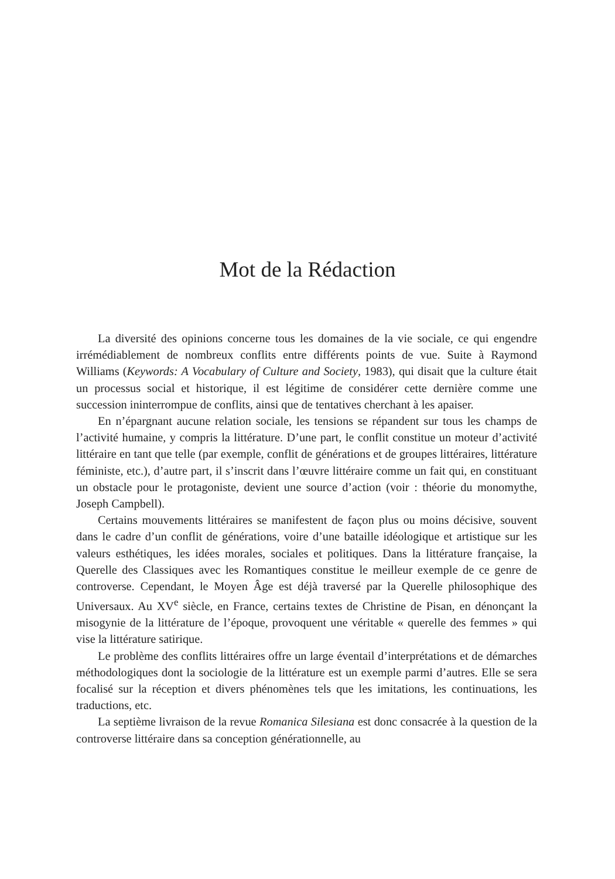Mot de la Rédaction
La diversité des opinions concerne tous les domaines de la vie sociale, ce qui engendre irrémédiablement de nombreux conflits entre différents points de vue. Suite à Raymond Williams (Keywords: A Vocabulary of Culture and Society, 1983), qui disait que la culture était un processus social et historique, il est légitime de considérer cette dernière comme une succession ininterrompue de conflits, ainsi que de tentatives cherchant à les apaiser.
En n’épargnant aucune relation sociale, les tensions se répandent sur tous les champs de l’activité humaine, y compris la littérature. D’une part, le conflit constitue un moteur d’activité littéraire en tant que telle (par exemple, conflit de générations et de groupes littéraires, littérature féministe, etc.), d’autre part, il s’inscrit dans l’œuvre littéraire comme un fait qui, en constituant un obstacle pour le protagoniste, devient une source d’action (voir : théorie du monomythe, Joseph Campbell).
Certains mouvements littéraires se manifestent de façon plus ou moins décisive, souvent dans le cadre d’un conflit de générations, voire d’une bataille idéologique et artistique sur les valeurs esthétiques, les idées morales, sociales et politiques. Dans la littérature française, la Querelle des Classiques avec les Romantiques constitue le meilleur exemple de ce genre de controverse. Cependant, le Moyen Âge est déjà traversé par la Querelle philosophique des Universaux. Au XV<sup>e</sup> siècle, en France, certains textes de Christine de Pisan, en dénonçant la misogynie de la littérature de l’époque, provoquent une véritable « querelle des femmes » qui vise la littérature satirique.
Le problème des conflits littéraires offre un large éventail d’interprétations et de démarches méthodologiques dont la sociologie de la littérature est un exemple parmi d’autres. Elle se sera focalisé sur la réception et divers phénomènes tels que les imitations, les continuations, les traductions, etc.
La septième livraison de la revue Romanica Silesiana est donc consacrée à la question de la controverse littéraire dans sa conception générationnelle, au